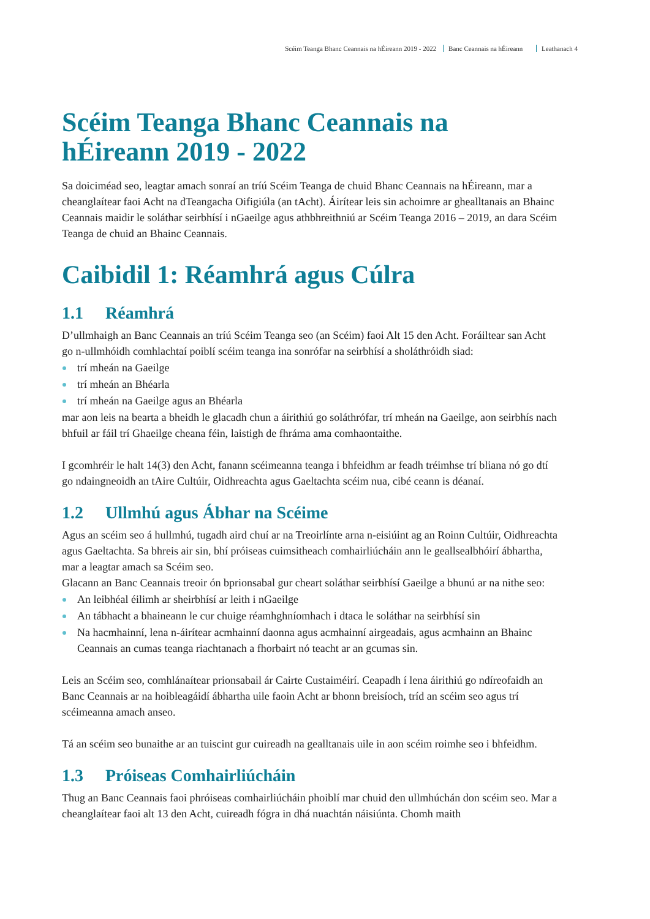Scéim Teanga Bhanc Ceannais na hÉireann 2019 - 2022 Banc Ceannais na hÉireann Leathanach 4
Scéim Teanga Bhanc Ceannais na hÉireann 2019 - 2022
Sa doiciméad seo, leagtar amach sonraí an tríú Scéim Teanga de chuid Bhanc Ceannais na hÉireann, mar a cheanglaítear faoi Acht na dTeangacha Oifigiúla (an tAcht). Áirítear leis sin achoimre ar ghealltanais an Bhainc Ceannais maidir le soláthar seirbhísí i nGaeilge agus athbhreithniú ar Scéim Teanga 2016 – 2019, an dara Scéim Teanga de chuid an Bhainc Ceannais.
Caibidil 1: Réamhrá agus Cúlra
1.1 Réamhrá
D’ullmhaigh an Banc Ceannais an tríú Scéim Teanga seo (an Scéim) faoi Alt 15 den Acht. Foráiltear san Acht go n-ullmhóidh comhlachtaí poiblí scéim teanga ina sonrófar na seirbhísí a sholáthróidh siad:
trí mheán na Gaeilge
trí mheán an Bhéarla
trí mheán na Gaeilge agus an Bhéarla
mar aon leis na bearta a bheidh le glacadh chun a áirithiú go soláthrófar, trí mheán na Gaeilge, aon seirbhís nach bhfuil ar fáil trí Ghaeilge cheana féin, laistigh de fhráma ama comhaontaithe.
I gcomhréir le halt 14(3) den Acht, fanann scéimeanna teanga i bhfeidhm ar feadh tréimhse trí bliana nó go dtí go ndaingneoidh an tAire Cultúir, Oidhreachta agus Gaeltachta scéim nua, cibé ceann is déanaí.
1.2 Ullmhú agus Ábhar na Scéime
Agus an scéim seo á hullmhú, tugadh aird chuí ar na Treoirlínte arna n-eisiúint ag an Roinn Cultúir, Oidhreachta agus Gaeltachta. Sa bhreis air sin, bhí próiseas cuimsitheach comhairliúcháin ann le geallsealbhóirí ábhartha, mar a leagtar amach sa Scéim seo.
Glacann an Banc Ceannais treoir ón bprionsabal gur cheart soláthar seirbhísí Gaeilge a bhunú ar na nithe seo:
An leibhéal éilimh ar sheirbhísí ar leith i nGaeilge
An tábhacht a bhaineann le cur chuige réamhghníomhach i dtaca le soláthar na seirbhísí sin
Na hacmhainní, lena n-áirítear acmhainní daonna agus acmhainní airgeadais, agus acmhainn an Bhainc Ceannais an cumas teanga riachtanach a fhorbairt nó teacht ar an gcumas sin.
Leis an Scéim seo, comhlánaítear prionsabail ár Cairte Custaiméirí. Ceapadh í lena áirithiú go ndíreofaidh an Banc Ceannais ar na hoibleagáidí ábhartha uile faoin Acht ar bhonn breisíoch, tríd an scéim seo agus trí scéimeanna amach anseo.
Tá an scéim seo bunaithe ar an tuiscint gur cuireadh na gealltanais uile in aon scéim roimhe seo i bhfeidhm.
1.3 Próiseas Comhairliúcháin
Thug an Banc Ceannais faoi phróiseas comhairliúcháin phoiblí mar chuid den ullmhúchán don scéim seo. Mar a cheanglaítear faoi alt 13 den Acht, cuireadh fógra in dhá nuachtán náisiúnta. Chomh maith